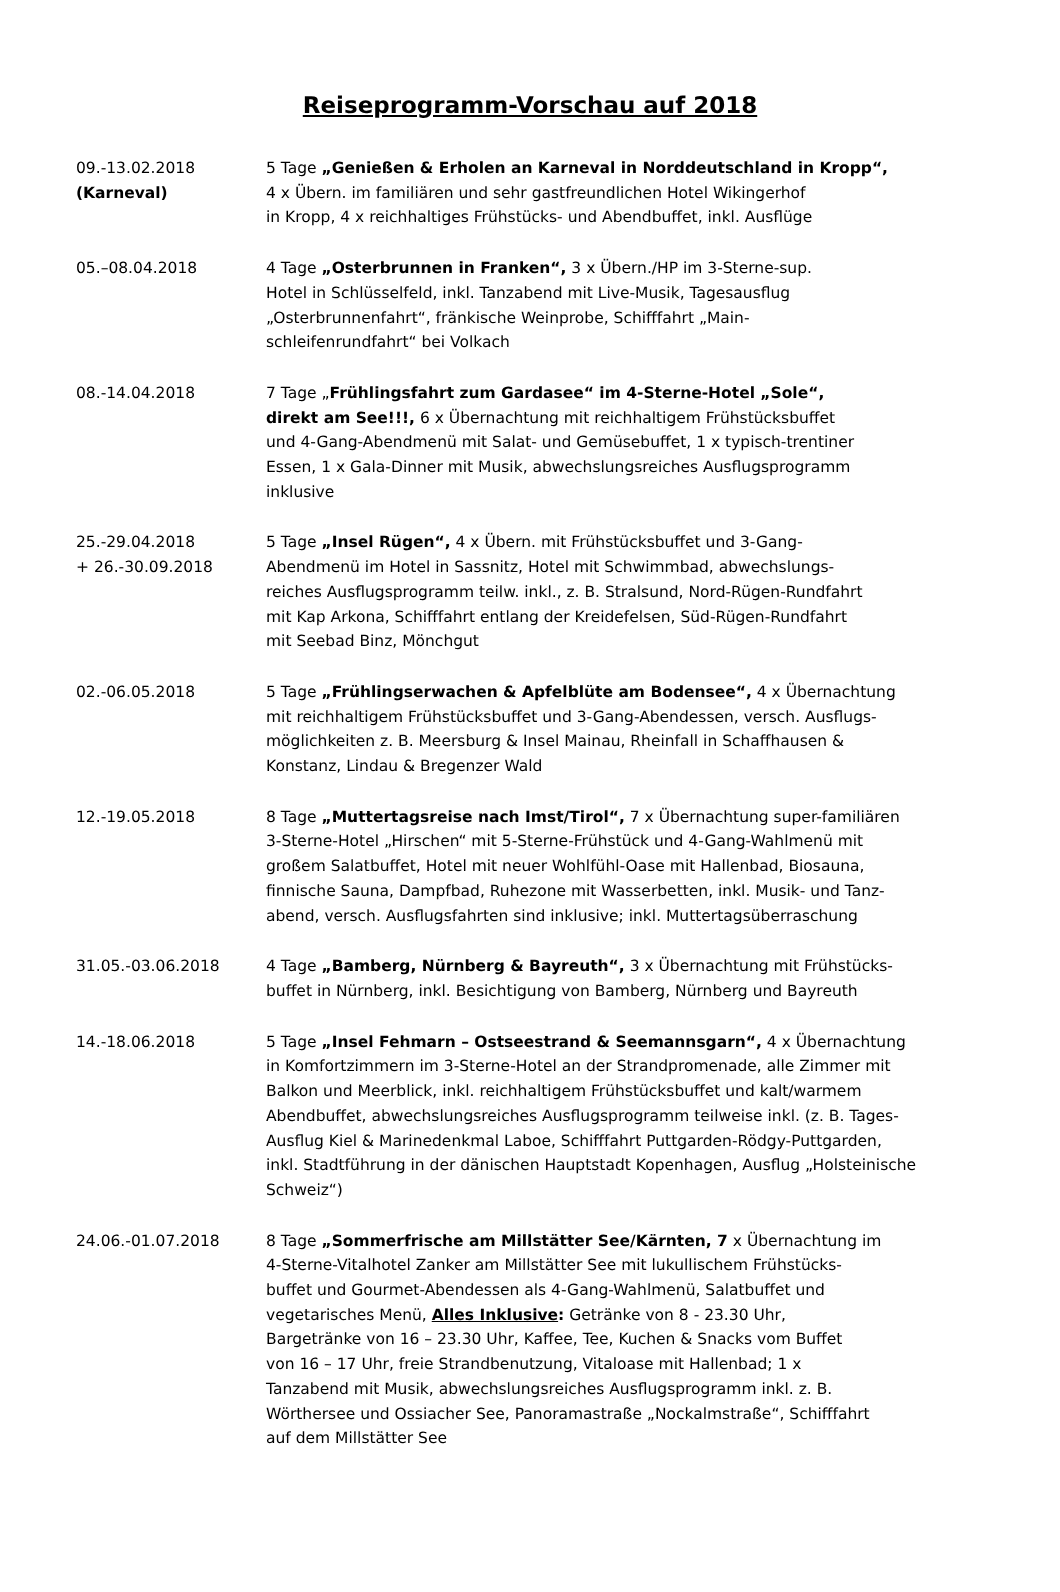Reiseprogramm-Vorschau auf 2018
09.-13.02.2018
(Karneval)
5 Tage „Genießen & Erholen an Karneval in Norddeutschland in Kropp“,
4 x Übern. im familiären und sehr gastfreundlichen Hotel Wikingerhof
in Kropp, 4 x reichhaltiges Frühstücks- und Abendbuffet, inkl. Ausflüge
05.–08.04.2018 4 Tage „Osterbrunnen in Franken“, 3 x Übern./HP im 3-Sterne-sup.
Hotel in Schlüsselfeld, inkl. Tanzabend mit Live-Musik, Tagesausflug
„Osterbrunnenfahrt“, fränkische Weinprobe, Schifffahrt „Main-
schleifenrundfahrt“ bei Volkach
08.-14.04.2018 7 Tage „Frühlingsfahrt zum Gardasee“ im 4-Sterne-Hotel „Sole“,
direkt am See!!!, 6 x Übernachtung mit reichhaltigem Frühstücksbuffet
und 4-Gang-Abendmenü mit Salat- und Gemüsebuffet, 1 x typisch-trentiner
Essen, 1 x Gala-Dinner mit Musik, abwechslungsreiches Ausflugsprogramm
inklusive
25.-29.04.2018
+ 26.-30.09.2018
5 Tage „Insel Rügen“, 4 x Übern. mit Frühstücksbuffet und 3-Gang-
Abendmenü im Hotel in Sassnitz, Hotel mit Schwimmbad, abwechslungs-
reiches Ausflugsprogramm teilw. inkl., z. B. Stralsund, Nord-Rügen-Rundfahrt
mit Kap Arkona, Schifffahrt entlang der Kreidefelsen, Süd-Rügen-Rundfahrt
mit Seebad Binz, Mönchgut
02.-06.05.2018 5 Tage „Frühlingserwachen & Apfelblüte am Bodensee“, 4 x Übernachtung
mit reichhaltigem Frühstücksbuffet und 3-Gang-Abendessen, versch. Ausflugs-
möglichkeiten z. B. Meersburg & Insel Mainau, Rheinfall in Schaffhausen &
Konstanz, Lindau & Bregenzer Wald
12.-19.05.2018 8 Tage „Muttertagsreise nach Imst/Tirol“, 7 x Übernachtung super-familiären
3-Sterne-Hotel „Hirschen“ mit 5-Sterne-Frühstück und 4-Gang-Wahlmenü mit
großem Salatbuffet, Hotel mit neuer Wohlfühl-Oase mit Hallenbad, Biosauna,
finnische Sauna, Dampfbad, Ruhezone mit Wasserbetten, inkl. Musik- und Tanz-
abend, versch. Ausflugsfahrten sind inklusive; inkl. Muttertagsüberraschung
31.05.-03.06.2018 4 Tage „Bamberg, Nürnberg & Bayreuth“, 3 x Übernachtung mit Frühstücks-
buffet in Nürnberg, inkl. Besichtigung von Bamberg, Nürnberg und Bayreuth
14.-18.06.2018 5 Tage „Insel Fehmarn – Ostseestrand & Seemannsgarn“, 4 x Übernachtung
in Komfortzimmern im 3-Sterne-Hotel an der Strandpromenade, alle Zimmer mit
Balkon und Meerblick, inkl. reichhaltigem Frühstücksbuffet und kalt/warmem
Abendbuffet, abwechslungsreiches Ausflugsprogramm teilweise inkl. (z. B. Tages-
Ausflug Kiel & Marinedenkmal Laboe, Schifffahrt Puttgarden-Rödgy-Puttgarden,
inkl. Stadtführung in der dänischen Hauptstadt Kopenhagen, Ausflug „Holsteinische
Schweiz“)
24.06.-01.07.2018 8 Tage „Sommerfrische am Millstätter See/Kärnten, 7 x Übernachtung im
4-Sterne-Vitalhotel Zanker am Millstätter See mit lukullischem Frühstücks-
buffet und Gourmet-Abendessen als 4-Gang-Wahlmenü, Salatbuffet und
vegetarisches Menü, Alles Inklusive: Getränke von 8 - 23.30 Uhr,
Bargetränke von 16 – 23.30 Uhr, Kaffee, Tee, Kuchen & Snacks vom Buffet
von 16 – 17 Uhr, freie Strandbenutzung, Vitaloase mit Hallenbad; 1 x
Tanzabend mit Musik, abwechslungsreiches Ausflugsprogramm inkl. z. B.
Wörthersee und Ossiacher See, Panoramastraße „Nockalmstraße“, Schifffahrt
auf dem Millstätter See